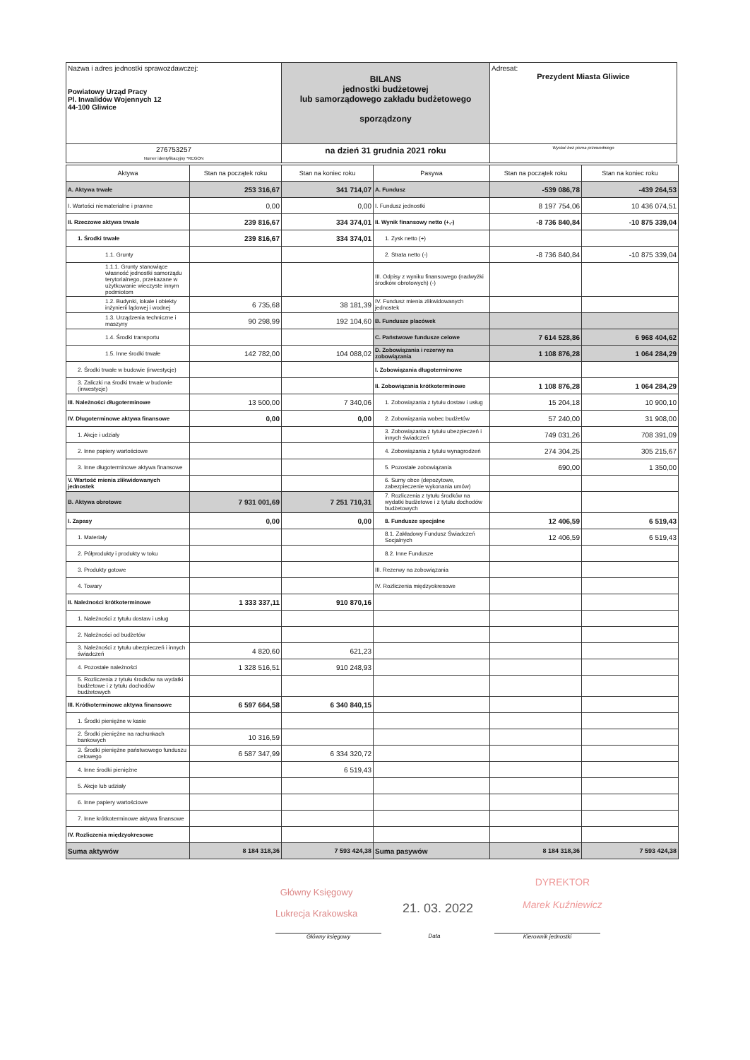| Nazwa i adres jednostki sprawozdawczej: Powiatowy Urząd Pracy Pl. Inwalidów Wojennych 12 44-100 Gliwice | BILANS jednostki budżetowej lub samorządowego zakładu budżetowego sporządzony | Adresat: Prezydent Miasta Gliwice |
| 276753257 Numer identyfikacyjny *REGON | na dzień 31 grudnia 2021 roku | Wysłać bez pisma przewodniego |
| Aktywa | Stan na początek roku | Stan na koniec roku | Pasywa | Stan na początek roku | Stan na koniec roku |
| --- | --- | --- | --- | --- | --- |
| A. Aktywa trwałe | 253 316,67 | 341 714,07 | A. Fundusz | -539 086,78 | -439 264,53 |
| I. Wartości niematerialne i prawne | 0,00 | 0,00 | I. Fundusz jednostki | 8 197 754,06 | 10 436 074,51 |
| II. Rzeczowe aktywa trwałe | 239 816,67 | 334 374,01 | II. Wynik finansowy netto (+,-) | -8 736 840,84 | -10 875 339,04 |
| 1. Środki trwałe | 239 816,67 | 334 374,01 | 1. Zysk netto (+) | | |
| 1.1. Grunty | | | 2. Strata netto (-) | -8 736 840,84 | -10 875 339,04 |
| 1.1.1. Grunty stanowiące własność jednostki samorządu terytorialnego, przekazane w użytkowanie wieczyste innym podmiotom | | | III. Odpisy z wyniku finansowego (nadwyżki środków obrotowych) (-) | | |
| 1.2. Budynki, lokale i obiekty inżynierii lądowej i wodnej | 6 735,68 | 38 181,39 | IV. Fundusz mienia zlikwidowanych jednostek | | |
| 1.3. Urządzenia techniczne i maszyny | 90 298,99 | 192 104,60 | B. Fundusze placówek | | |
| 1.4. Środki transportu | | | C. Państwowe fundusze celowe | 7 614 528,86 | 6 968 404,62 |
| 1.5. Inne środki trwałe | 142 782,00 | 104 088,02 | D. Zobowiązania i rezerwy na zobowiązania | 1 108 876,28 | 1 064 284,29 |
| 2. Środki trwałe w budowie (inwestycje) | | | I. Zobowiązania długoterminowe | | |
| 3. Zaliczki na środki trwałe w budowie (inwestycje) | | | II. Zobowiązania krótkoterminowe | 1 108 876,28 | 1 064 284,29 |
| III. Należności długoterminowe | 13 500,00 | 7 340,06 | 1. Zobowiązania z tytułu dostaw i usług | 15 204,18 | 10 900,10 |
| IV. Długoterminowe aktywa finansowe | 0,00 | 0,00 | 2. Zobowiązania wobec budżetów | 57 240,00 | 31 908,00 |
| 1. Akcje i udziały | | | 3. Zobowiązania z tytułu ubezpieczeń i innych świadczeń | 749 031,26 | 708 391,09 |
| 2. Inne papiery wartościowe | | | 4. Zobowiązania z tytułu wynagrodzeń | 274 304,25 | 305 215,67 |
| 3. Inne długoterminowe aktywa finansowe | | | 5. Pozostałe zobowiązania | 690,00 | 1 350,00 |
| V. Wartość mienia zlikwidowanych jednostek | | | 6. Sumy obce (depozytowe, zabezpieczenie wykonania umów) | | |
| B. Aktywa obrotowe | 7 931 001,69 | 7 251 710,31 | 7. Rozliczenia z tytułu środków na wydatki budżetowe i z tytułu dochodów budżetowych | | |
| I. Zapasy | 0,00 | 0,00 | 8. Fundusze specjalne | 12 406,59 | 6 519,43 |
| 1. Materiały | | | 8.1. Zakładowy Fundusz Świadczeń Socjalnych | 12 406,59 | 6 519,43 |
| 2. Półprodukty i produkty w toku | | | 8.2. Inne Fundusze | | |
| 3. Produkty gotowe | | | III. Rezerwy na zobowiązania | | |
| 4. Towary | | | IV. Rozliczenia międzyokresowe | | |
| II. Należności krótkoterminowe | 1 333 337,11 | 910 870,16 | | | |
| 1. Należności z tytułu dostaw i usług | | | | | |
| 2. Należności od budżetów | | | | | |
| 3. Należności z tytułu ubezpieczeń i innych świadczeń | 4 820,60 | 621,23 | | | |
| 4. Pozostałe należności | 1 328 516,51 | 910 248,93 | | | |
| 5. Rozliczenia z tytułu środków na wydatki budżetowe i z tytułu dochodów budżetowych | | | | | |
| III. Krótkoterminowe aktywa finansowe | 6 597 664,58 | 6 340 840,15 | | | |
| 1. Środki pieniężne w kasie | | | | | |
| 2. Środki pieniężne na rachunkach bankowych | 10 316,59 | | | | |
| 3. Środki pieniężne państwowego funduszu celowego | 6 587 347,99 | 6 334 320,72 | | | |
| 4. Inne środki pieniężne | | 6 519,43 | | | |
| 5. Akcje lub udziały | | | | | |
| 6. Inne papiery wartościowe | | | | | |
| 7. Inne krótkoterminowe aktywa finansowe | | | | | |
| IV. Rozliczenia międzyokresowe | | | | | |
| Suma aktywów | 8 184 318,36 | 7 593 424,38 | Suma pasywów | 8 184 318,36 | 7 593 424,38 |
Główny Księgowy
Lukrecja Krakowska
21. 03. 2022
DYREKTOR
Marek Kuźniewicz
Główny księgowy Data Kierownik jednostki